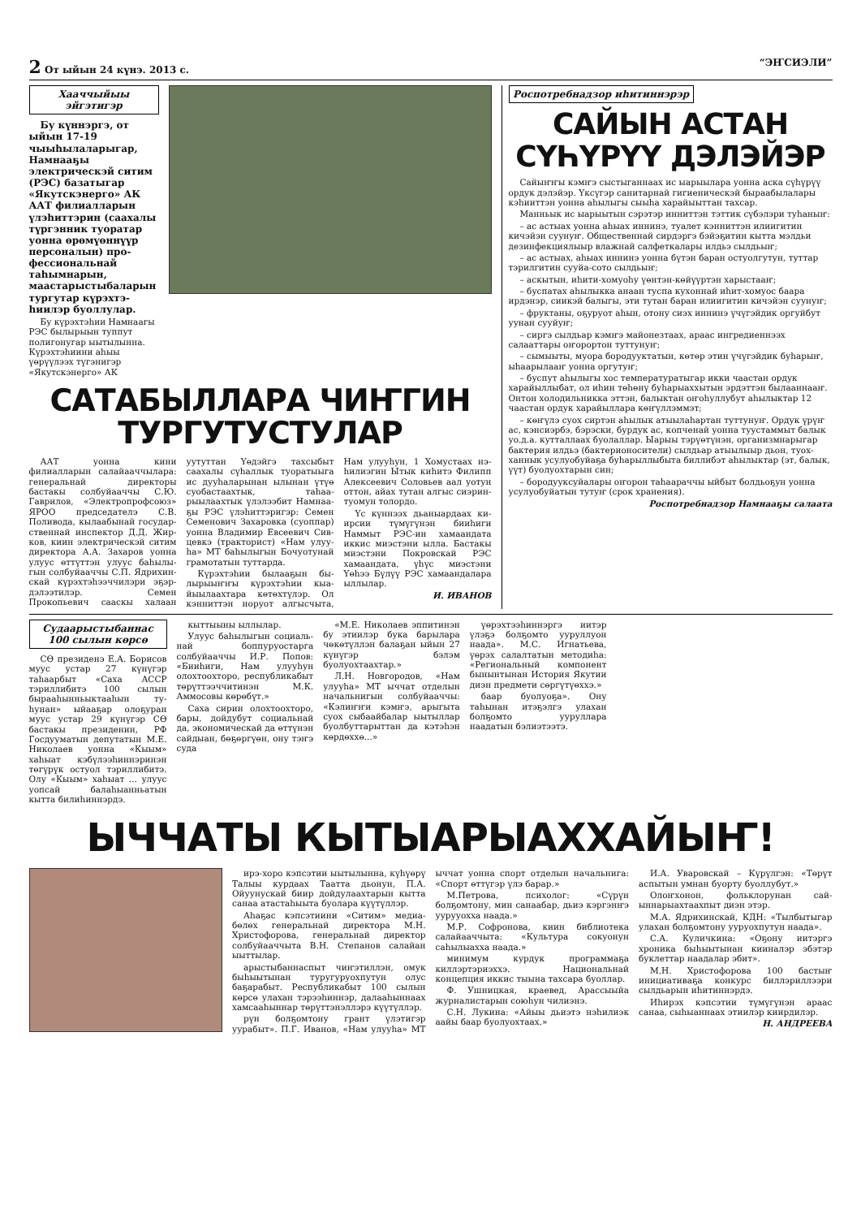2 От ыйын 24 күнэ. 2013 с. “ЭҤСИЭЛИ”
Хааччыйыы эйгэтигэр
Бу күннэргэ, от ыйын 17-19 чыыһылаларыгар, Намнааҕы электрическэй ситим (РЭС) базатыгар «Якутскэнерго» АК ААТ филиалларын үлэһиттэ­рин (саахалы түргэнник туоратар уонна өрөмүөн­нүүр персоналын) про­фессиональнай таһым­нарын, маастарыстыба­ларын тургутар күрэхтэ­һиилэр буоллулар.
Бу күрэхтэһии Нам­наагы РЭС былырыын туп­пут полигонугар ыытылынна. Күрэхтэһиини аһыы үөрүүлээх түгэнигэр «Якутскэнерго» АК
САТАБЫЛЛАРА ЧИҤГИН ТУРГУТУСТУЛАР
ААТ уонна кини филиалларын салайааччылара: генеральнай директоры бастакы солбуйааччы С.Ю. Гаврилов, «Электропроф­союз» ЯРОО председателэ С.В. Поливода, кылаабынай государ­ственнай инспектор Д.Д. Жир­ков, киин электрическэй ситим директора А.А. Захаров уонна улуус өттүттэн улуус баһылы­гын солбуйааччы С.П. Ядрихин­скай күрэхтэһээччилэри эҕэр­дэлээтилэр. Семен Прокопьевич сааскы халаан уутуттан Үөдэйгэ тахсыбыт саахалы сүһаллык ту­оратыыга ис дууһаларынан ылы­нан үтүө суобастаахтык, таһаа­рыылаахтык үлэлээбит Намнаа­ҕы РЭС үлэһиттэригэр: Семен Семенович Захаровка (суоппар) уонна Владимир Евсеевич Сив­цевкэ (тракторист) «Нам улуу­һа» МТ баһылыгын Бочуотунай грамотатын туттарда.
Күрэхтэһии былааҕын бы­лырыыҥҥы күрэхтэһии кыа­йыылаахтара көтөхтүлэр. Ол кэнниттэн норуот алгысчыта, Нам улууһун, 1 Хомустаах нэ­һилиэгин Ытык киһитэ Филипп Алексеевич Соловьев аал уотун оттон, айах тутан алгыс сиэрин­туомун толордо.
Үс күннээх дьаныардаах ки­ирсии түмүгүнэн бииһиги Наммыт РЭС-ин хамаандата иккис миэс­тэни ылла. Бастакы миэстэни По­кровскай РЭС хамаандата, үһүс миэстэни Үөһээ Бүлүү РЭС ха­маандалара ыллылар.
И. ИВАНОВ
Роспотребнадзор иһитиннэрэр
САЙЫН АСТАН СҮҺҮРҮҮ ДЭЛЭЙЭР
Сайыҥҥы кэмҥэ сыстыганнаах ис ыарыылара уонна аска сү­һүрүү ордук дэлэйэр. Үксүгэр санитарнай гигиеническэй быраа­былалары кэһииттэн уонна аһылыгы сыыһа харайыыттан тахсар.
Манньык ис ыарыытын сэрэтэр инниттэн тэттик сүбэлэри ту­һаныҥ:
– ас астыах уонна аһыах иннинэ, туалет кэнниттэн илиигитин кичэйэн суунуҥ. Общественнай сирдэргэ бэйэҕитин кытта мэл­дьи дезинфекциялыыр влажнай салфеткалары илдьэ сылдьыҥ;
– ас астыах, аһыах иннинэ уонна бүтэн баран остуолгутун, туттар тэрилгитин сууйа-сото сылдьыҥ;
– аскытын, иһити-хомуоһу үөнтэн-көйүүртэн харыстааҥ;
– буспатах аһылыкка анаан туспа кухоннай иһит-хомуос баара ирдэнэр, сиикэй балыгы, эти тутан баран илиигитин ки­чэйэн суунуҥ;
– фруктаны, оҕуруот аһын, отону сиэх иннинэ үчүгэйдик ор­гуйбут уунан сууйуҥ;
– сиргэ сылдьар кэмҥэ майонезтаах, араас ингредиеннээх салааттары оҥорортон туттунуҥ;
– сымыыты, муора бородууктатын, көтөр этин үчүгэйдик буһарыҥ, ыһаарылааҥ уонна оргутуҥ;
– буспут аһылыгы хос температуратыгар икки чаастан ор­дук харайыллыбат, ол иһин төһөнү буһарыаххытын эрдэттэн былааннааҥ. Онтон холодильникка эттэн, балыктан оҥоһуллу­бут аһылыктар 12 чаастан ордук харайыллара көҥүллэммэт;
– көҥүлэ суох сиртэн аһылык атыылаһартан туттунуҥ. Ор­дук үрүҥ ас, кэнсиэрбэ, бэрэски, бурдук ас, копченай уонна туу­стаммыт балык уо.д.а. кутталлаах буолаллар. Ыарыы тэрүөтүнэн, организмнарыгар бактерия илдьэ (бактерионосители) сылдьар атыылыыр дьон, туох-ханнык усулуобуйаҕа буһарыллыбыта биллибэт аһылыктар (эт, балык, үүт) буолуохтарын син;
– бородууксуйалары оҥорон таһаараччы ыйбыт болдьоҕун уонна усулуобуйатын тутуҥ (срок хранения).
Роспотребнадзор Намнааҕы салаата
Судаарыстыбаннас 100 сылын көрсө
СӨ президенэ Е.А. Борисов муус устар 27 күнүгэр таһаарбыт «Саха АССР тэриллибитэ 100 сы­лын бырааһынньыктааһын ту­һунан» ыйааҕар олоҕуран муус устар 29 күнүгэр СӨ бастакы президенин, РФ Госдууматын депутатын М.Е. Николаев уонна «Кыым» хаһыат кэбүлээһиннэ­ринэн төгүрүк остуол тэрилли­битэ. Олу «Кыым» хаһыат ... улуус уопсай балаһыанньатын кытта били­һиннэрдэ.
кыттыыны ыллылар.
Улуус баһылыгын социаль­най боппуруостарга солбуйаач­чы И.Р. Попов: «Бииһиги, Нам улууһун олохтоохторо, респу­бликабыт төрүттээччитинэн М.К. Аммосовы көрөбүт.»
Саха сирин олохтоохторо, бары, дойдубут социальнай да, экономическай да өттүнэн сай­дыан, бөҕөргүөн, ону тэҥэ суда­
«М.Е. Николаев эппити­нэн бу этиилэр бука барылара чөкөтүллэн балаҕан ыйын 27 күнүгэр бэлэм буолуохтаахтар.»
Л.Н. Новгородов, «Нам улуу­һа» МТ ыччат отделын началь­нигын солбуйааччы: «Кэлиҥҥи кэмҥэ, арыгыта суох сыбаайба­лар ыытыллар буолбуттарыт­тан да кэтэһэн көрдөххө...»
үөрэхтээһиннэргэ иитэр үлэҕэ болҕомто ууруллуон наада». М.С. Игнатьева, үөрэх салал­татын методиһа: «Региональ­ный компонент бынынтынан История Якутии диэн предме­ти сөргүтүөххэ.»
баар буолуоҕа». Ону таһынан итэҕэлгэ улахан болҕомто уу­руллара наадатын бэлиэтээтэ.
ЫЧЧАТЫ КЫТЫАРЫАХХАЙЫҤ!
ирэ-хоро кэпсэтии ыытылынна, күһүөрү Талыы курдаах Таатта дьонун, П.А. Ойуунускай биир дойдулаахтарын кытта санаа атастаһыыта буолара күүтүллэр.
Аһаҕас кэпсэтиини «Ситим» медиа-бөлөх генеральнай ди­ректора М.Н. Христофорова, ге­неральнай директор солбуйаач­чыта В.Н. Степанов салайан ыыт­тылар.
арыстыбаннаспыт чиҥэтиллэн, омук быһыытынан туругуруох­путун олус баҕарабыт. Респу­бликабыт 100 сылын көрсө ула­хан тэрээһиннэр, далааһыннаах хамсааһыннар төрүттэнэллэрэ күүтүллэр.
рүн болҕомтону грант үлэтигэр уурабыт». П.Г. Иванов, «Нам улууһа» МТ ыччат уонна спорт отделын начальнига: «Спорт өттүгэр үлэ барар.»
М.Петрова, психолог: «Сүрүн болҕомтону, мин санаабар, дьиэ кэргэнҥэ уурууохха наада.»
М.Р. Софронова, киин библи­отека салайааччыта: «Культура сокуонун саһылыахха наада.»
минимум курдук программаҕа киллэртэриэххэ. Национальнай концепция иккис тыына тахса­ра буоллар.
Ф. Ушницкая, краевед, Арассыыйа журналистарын союһун чилиэнэ.
С.Н. Лукина: «Айыы дьиэтэ нэһилиэк аайы баар буолуох­таах.»
И.А. Уваровскай – Күрүлгэн: «Төрүт аспытын умнан буорту буоллубут.»
Олоҥхонон, фольклорунан сай­ыннарыахтаахпыт диэн этэр.
М.А. Ядрихинскай, КДН: «Тылбытыгар улахан болҕомто­ну ууруохпутун наада».
С.А. Куличкина: «Оҕону ии­тэргэ хроника быһыытынан ки­иналэр эбэтэр буклеттар наада­лар эбит».
М.Н. Христофорова 100 бас­тыҥ инициативаҕа конкурс бил­лэриллээри сылдьарын иһитин­нэрдэ.
Иһирэх кэпсэтии түмүгүнэн араас санаа, сыһыаннаах этии­лэр киирдилэр.
Н. АНДРЕЕВА